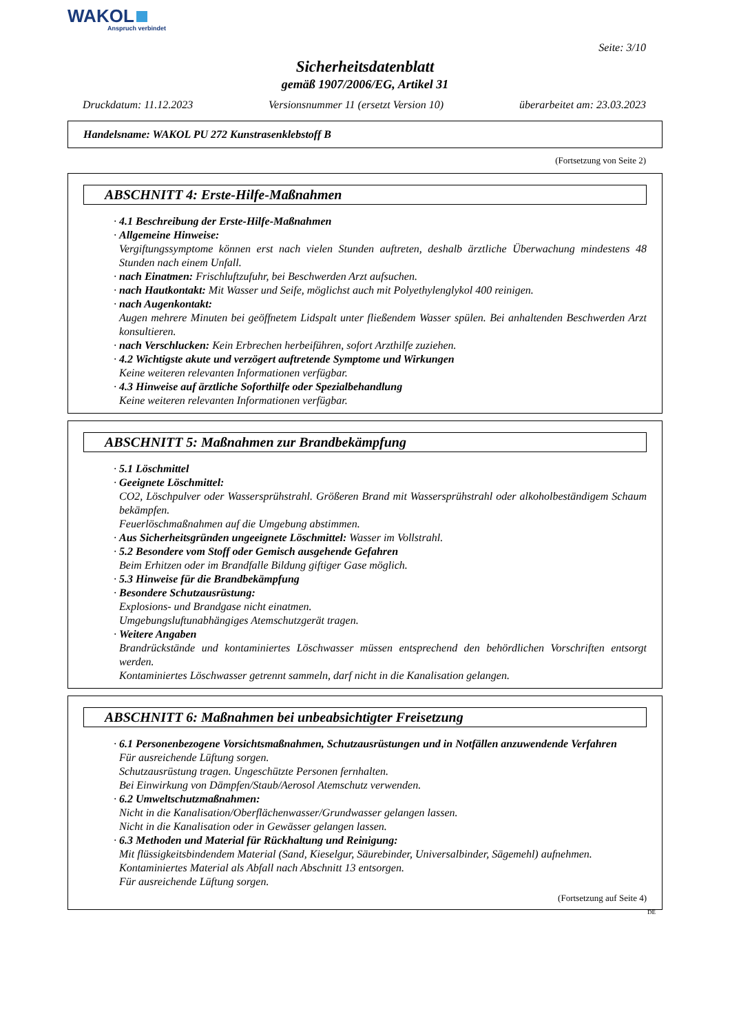WAKOL
Anspruch verbindet
Seite: 3/10
Sicherheitsdatenblatt
gemäß 1907/2006/EG, Artikel 31
Druckdatum: 11.12.2023 Versionsnummer 11 (ersetzt Version 10) überarbeitet am: 23.03.2023
Handelsname: WAKOL PU 272 Kunstrasenklebstoff B
(Fortsetzung von Seite 2)
ABSCHNITT 4: Erste-Hilfe-Maßnahmen
· 4.1 Beschreibung der Erste-Hilfe-Maßnahmen
· Allgemeine Hinweise:
Vergiftungssymptome können erst nach vielen Stunden auftreten, deshalb ärztliche Überwachung mindestens 48 Stunden nach einem Unfall.
· nach Einatmen: Frischluftzufuhr, bei Beschwerden Arzt aufsuchen.
· nach Hautkontakt: Mit Wasser und Seife, möglichst auch mit Polyethylenglykol 400 reinigen.
· nach Augenkontakt:
Augen mehrere Minuten bei geöffnetem Lidspalt unter fließendem Wasser spülen. Bei anhaltenden Beschwerden Arzt konsultieren.
· nach Verschlucken: Kein Erbrechen herbeiführen, sofort Arzthilfe zuziehen.
· 4.2 Wichtigste akute und verzögert auftretende Symptome und Wirkungen
Keine weiteren relevanten Informationen verfügbar.
· 4.3 Hinweise auf ärztliche Soforthilfe oder Spezialbehandlung
Keine weiteren relevanten Informationen verfügbar.
ABSCHNITT 5: Maßnahmen zur Brandbekämpfung
· 5.1 Löschmittel
· Geeignete Löschmittel:
CO2, Löschpulver oder Wassersprühstrahl. Größeren Brand mit Wassersprühstrahl oder alkoholbeständigem Schaum bekämpfen.
Feuerlöschmaßnahmen auf die Umgebung abstimmen.
· Aus Sicherheitsgründen ungeeignete Löschmittel: Wasser im Vollstrahl.
· 5.2 Besondere vom Stoff oder Gemisch ausgehende Gefahren
Beim Erhitzen oder im Brandfalle Bildung giftiger Gase möglich.
· 5.3 Hinweise für die Brandbekämpfung
· Besondere Schutzausrüstung:
Explosions- und Brandgase nicht einatmen.
Umgebungsluftunabhängiges Atemschutzgerät tragen.
· Weitere Angaben
Brandrückstände und kontaminiertes Löschwasser müssen entsprechend den behördlichen Vorschriften entsorgt werden.
Kontaminiertes Löschwasser getrennt sammeln, darf nicht in die Kanalisation gelangen.
ABSCHNITT 6: Maßnahmen bei unbeabsichtigter Freisetzung
· 6.1 Personenbezogene Vorsichtsmaßnahmen, Schutzausrüstungen und in Notfällen anzuwendende Verfahren
Für ausreichende Lüftung sorgen.
Schutzausrüstung tragen. Ungeschützte Personen fernhalten.
Bei Einwirkung von Dämpfen/Staub/Aerosol Atemschutz verwenden.
· 6.2 Umweltschutzmaßnahmen:
Nicht in die Kanalisation/Oberflächenwasser/Grundwasser gelangen lassen.
Nicht in die Kanalisation oder in Gewässer gelangen lassen.
· 6.3 Methoden und Material für Rückhaltung und Reinigung:
Mit flüssigkeitsbindendem Material (Sand, Kieselgur, Säurebinder, Universalbinder, Sägemehl) aufnehmen.
Kontaminiertes Material als Abfall nach Abschnitt 13 entsorgen.
Für ausreichende Lüftung sorgen.
(Fortsetzung auf Seite 4)
DE